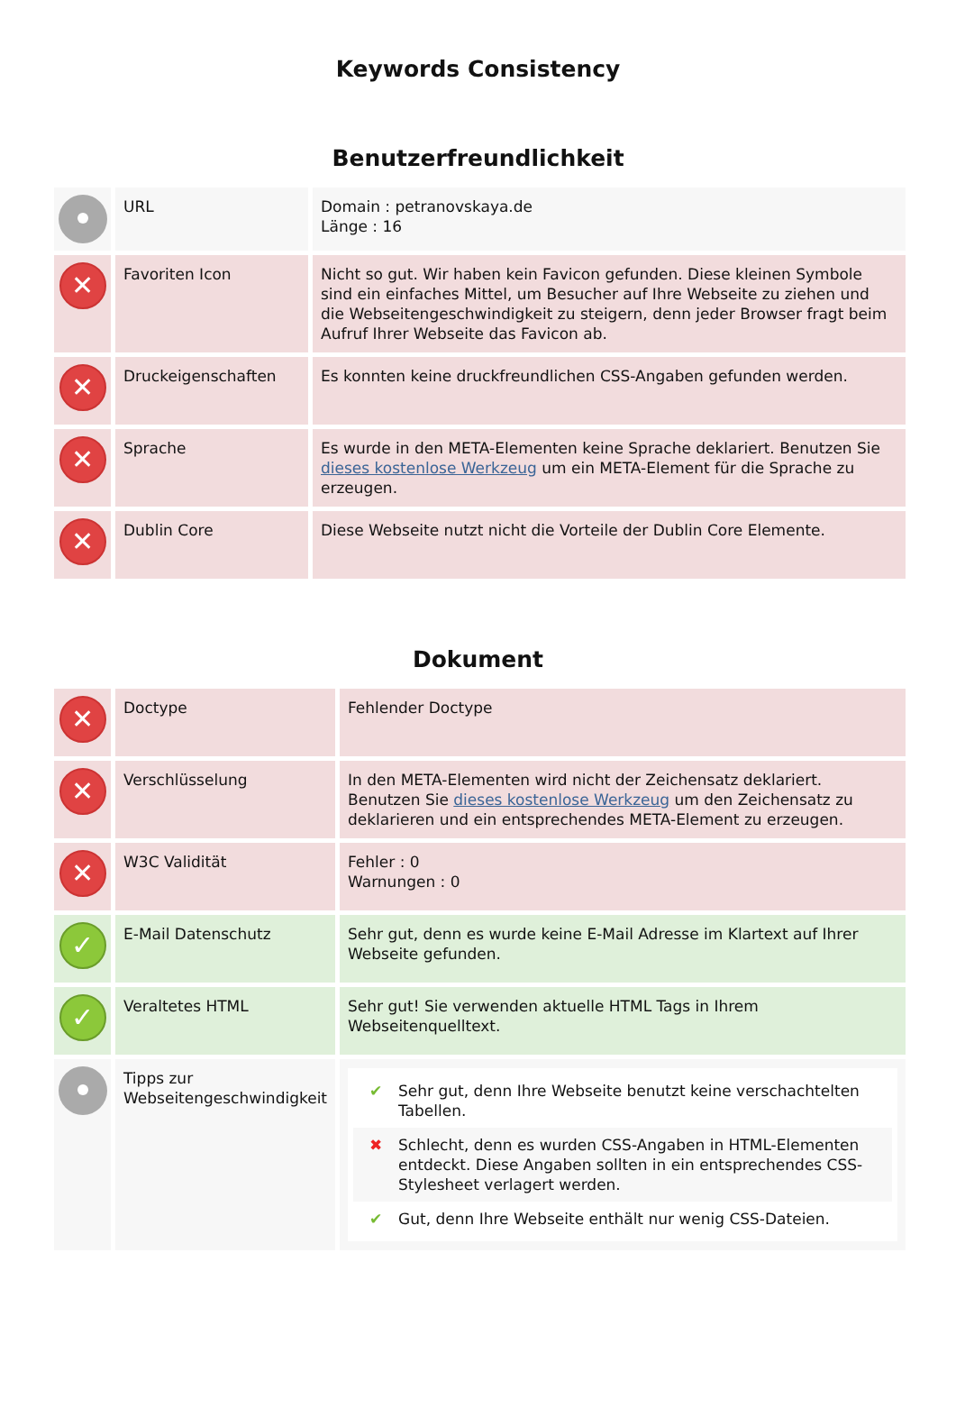Keywords Consistency
Benutzerfreundlichkeit
| | URL | Domain : petranovskaya.de Länge : 16 |
| ✕ | Favoriten Icon | Nicht so gut. Wir haben kein Favicon gefunden. Diese kleinen Symbole sind ein einfaches Mittel, um Besucher auf Ihre Webseite zu ziehen und die Webseitengeschwindigkeit zu steigern, denn jeder Browser fragt beim Aufruf Ihrer Webseite das Favicon ab. |
| ✕ | Druckeigenschaften | Es konnten keine druckfreundlichen CSS-Angaben gefunden werden. |
| ✕ | Sprache | Es wurde in den META-Elementen keine Sprache deklariert. Benutzen Sie dieses kostenlose Werkzeug um ein META-Element für die Sprache zu erzeugen. |
| ✕ | Dublin Core | Diese Webseite nutzt nicht die Vorteile der Dublin Core Elemente. |
Dokument
| ✕ | Doctype | Fehlender Doctype |
| ✕ | Verschlüsselung | In den META-Elementen wird nicht der Zeichensatz deklariert. Benutzen Sie dieses kostenlose Werkzeug um den Zeichensatz zu deklarieren und ein entsprechendes META-Element zu erzeugen. |
| ✕ | W3C Validität | Fehler : 0 Warnungen : 0 |
| ✓ | E-Mail Datenschutz | Sehr gut, denn es wurde keine E-Mail Adresse im Klartext auf Ihrer Webseite gefunden. |
| ✓ | Veraltetes HTML | Sehr gut! Sie verwenden aktuelle HTML Tags in Ihrem Webseitenquelltext. |
| | Tipps zur Webseitengeschwindigkeit | ✔ Sehr gut, denn Ihre Webseite benutzt keine verschachtelten Tabellen. ✖ Schlecht, denn es wurden CSS-Angaben in HTML-Elementen entdeckt. Diese Angaben sollten in ein entsprechendes CSS-Stylesheet verlagert werden. ✔ Gut, denn Ihre Webseite enthält nur wenig CSS-Dateien. |